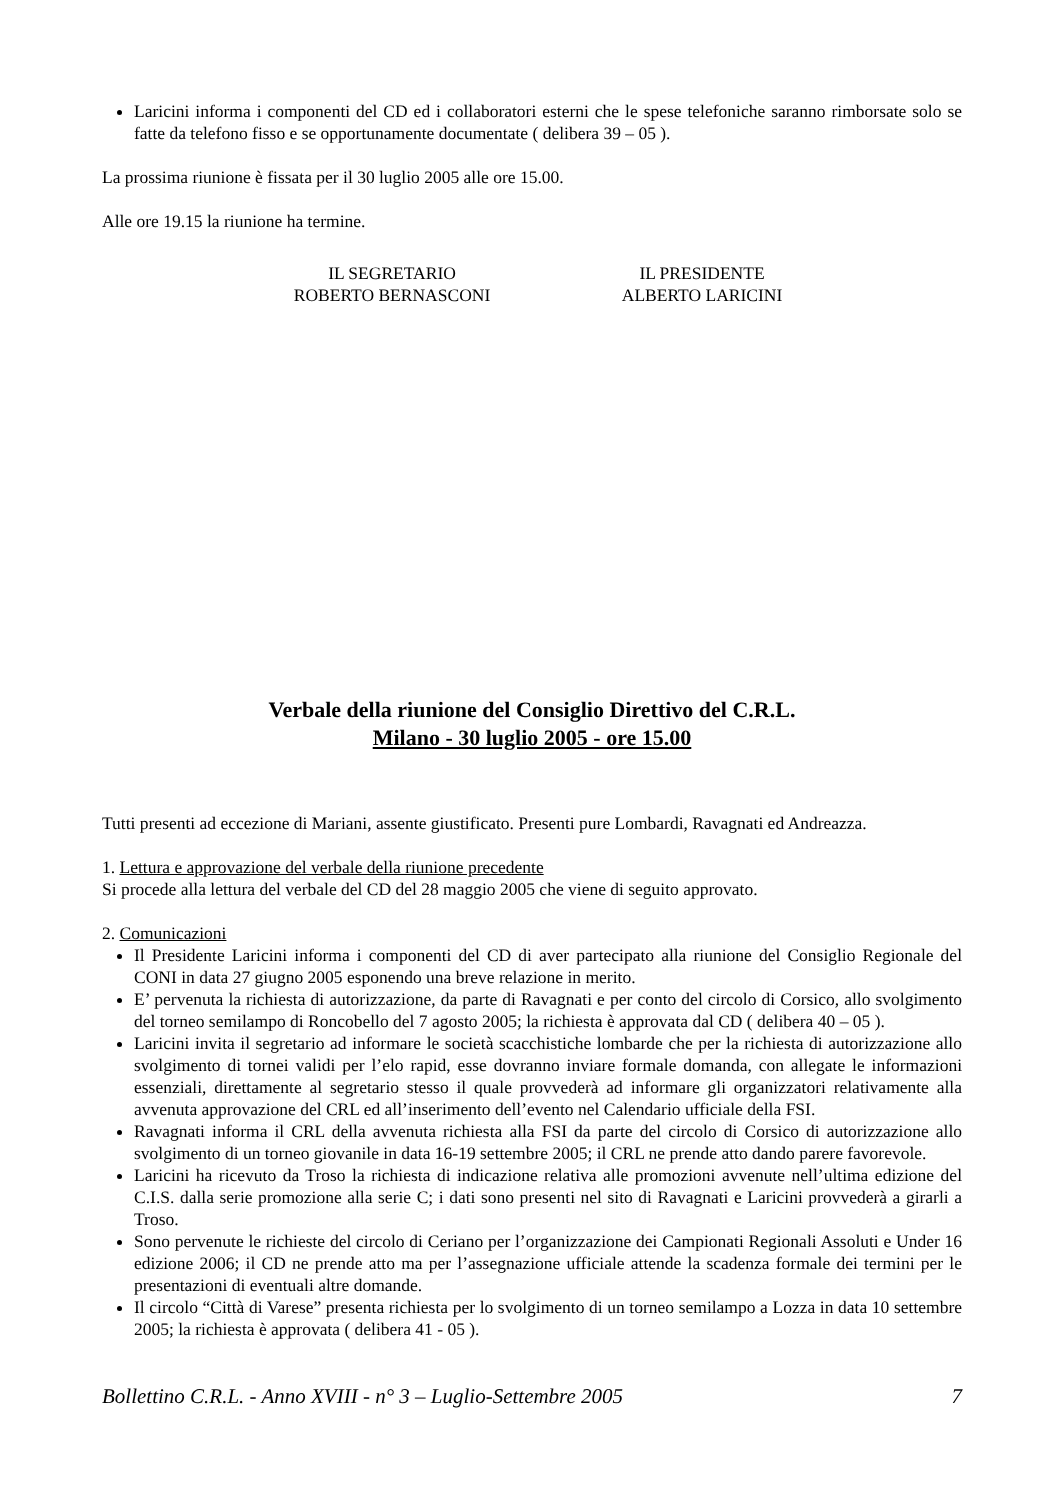Laricini informa i componenti del CD ed i collaboratori esterni che le spese telefoniche saranno rimborsate solo se fatte da telefono fisso e se opportunamente documentate ( delibera 39 – 05 ).
La prossima riunione è fissata per il 30 luglio 2005 alle ore 15.00.
Alle ore 19.15 la riunione ha termine.
IL SEGRETARIO
ROBERTO BERNASCONI
IL PRESIDENTE
ALBERTO LARICINI
Verbale della riunione del Consiglio Direttivo del C.R.L.
Milano - 30 luglio 2005 - ore 15.00
Tutti presenti ad eccezione di Mariani, assente giustificato. Presenti pure Lombardi, Ravagnati ed Andreazza.
1. Lettura e approvazione del verbale della riunione precedente
Si procede alla lettura del verbale del CD del 28 maggio 2005 che viene di seguito approvato.
2. Comunicazioni
Il Presidente Laricini informa i componenti del CD di aver partecipato alla riunione del Consiglio Regionale del CONI in data 27 giugno 2005 esponendo una breve relazione in merito.
E’ pervenuta la richiesta di autorizzazione, da parte di Ravagnati e per conto del circolo di Corsico, allo svolgimento del torneo semilampo di Roncobello del 7 agosto 2005; la richiesta è approvata dal CD ( delibera 40 – 05 ).
Laricini invita il segretario ad informare le società scacchistiche lombarde che per la richiesta di autorizzazione allo svolgimento di tornei validi per l’elo rapid, esse dovranno inviare formale domanda, con allegate le informazioni essenziali, direttamente al segretario stesso il quale provvederà ad informare gli organizzatori relativamente alla avvenuta approvazione del CRL ed all’inserimento dell’evento nel Calendario ufficiale della FSI.
Ravagnati informa il CRL della avvenuta richiesta alla FSI da parte del circolo di Corsico di autorizzazione allo svolgimento di un torneo giovanile in data 16-19 settembre 2005; il CRL ne prende atto dando parere favorevole.
Laricini ha ricevuto da Troso la richiesta di indicazione relativa alle promozioni avvenute nell’ultima edizione del C.I.S. dalla serie promozione alla serie C; i dati sono presenti nel sito di Ravagnati e Laricini provvederà a girarli a Troso.
Sono pervenute le richieste del circolo di Ceriano per l’organizzazione dei Campionati Regionali Assoluti e Under 16 edizione 2006; il CD ne prende atto ma per l’assegnazione ufficiale attende la scadenza formale dei termini per le presentazioni di eventuali altre domande.
Il circolo “Città di Varese” presenta richiesta per lo svolgimento di un torneo semilampo a Lozza in data 10 settembre 2005; la richiesta è approvata ( delibera 41 - 05 ).
Bollettino C.R.L. - Anno XVIII - n° 3 – Luglio-Settembre 2005 7